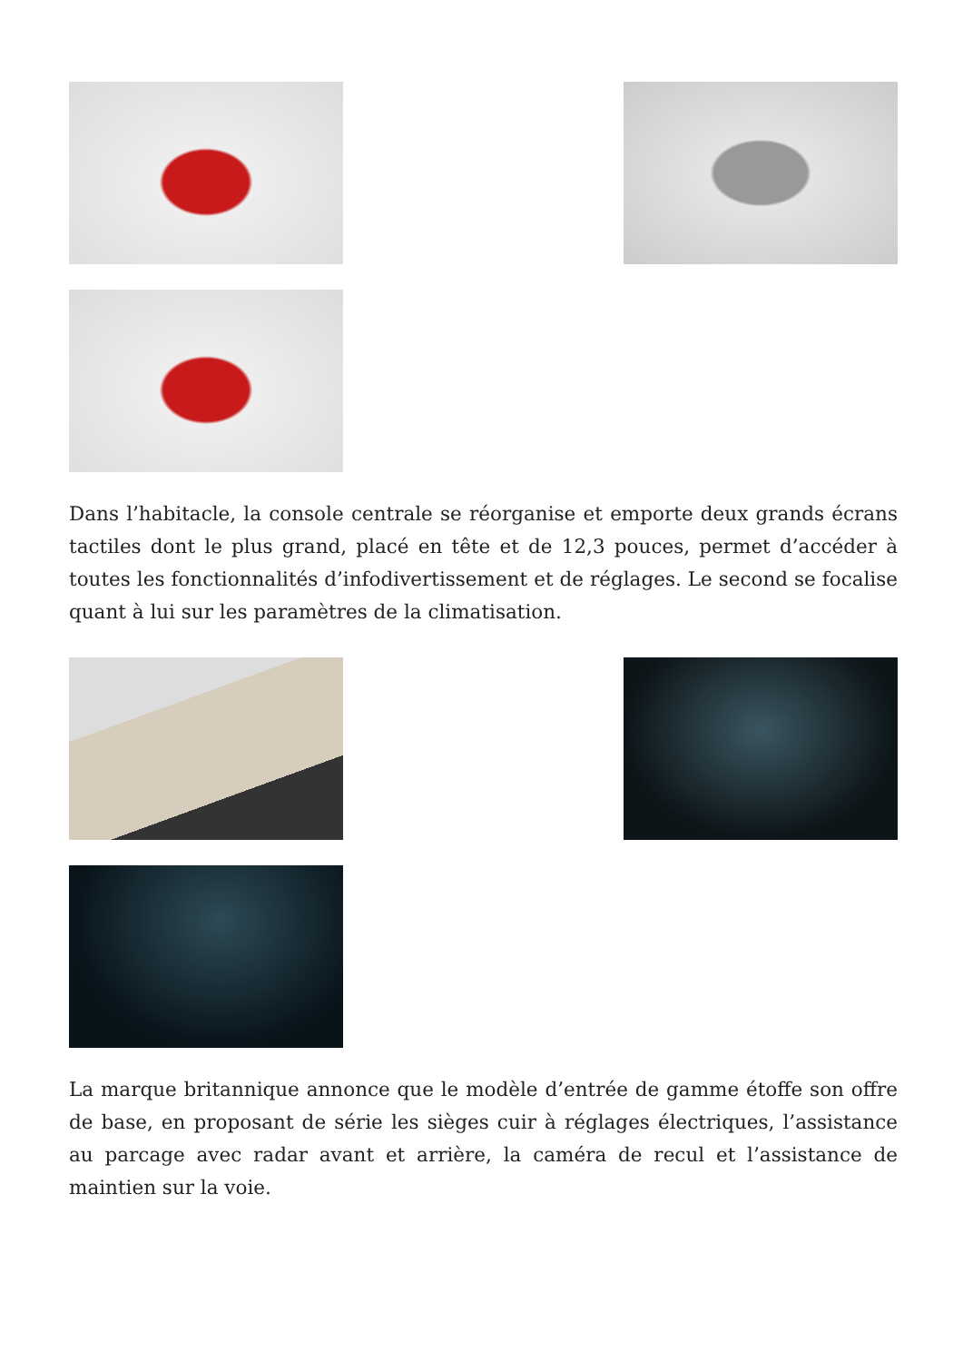Dans l’habitacle, la console centrale se réorganise et emporte deux grands écrans tactiles dont le plus grand, placé en tête et de 12,3 pouces, permet d’accéder à toutes les fonctionnalités d’infodivertissement et de réglages. Le second se focalise quant à lui sur les paramètres de la climatisation.
La marque britannique annonce que le modèle d’entrée de gamme étoffe son offre de base, en proposant de série les sièges cuir à réglages électriques, l’assistance au parcage avec radar avant et arrière, la caméra de recul et l’assistance de maintien sur la voie.